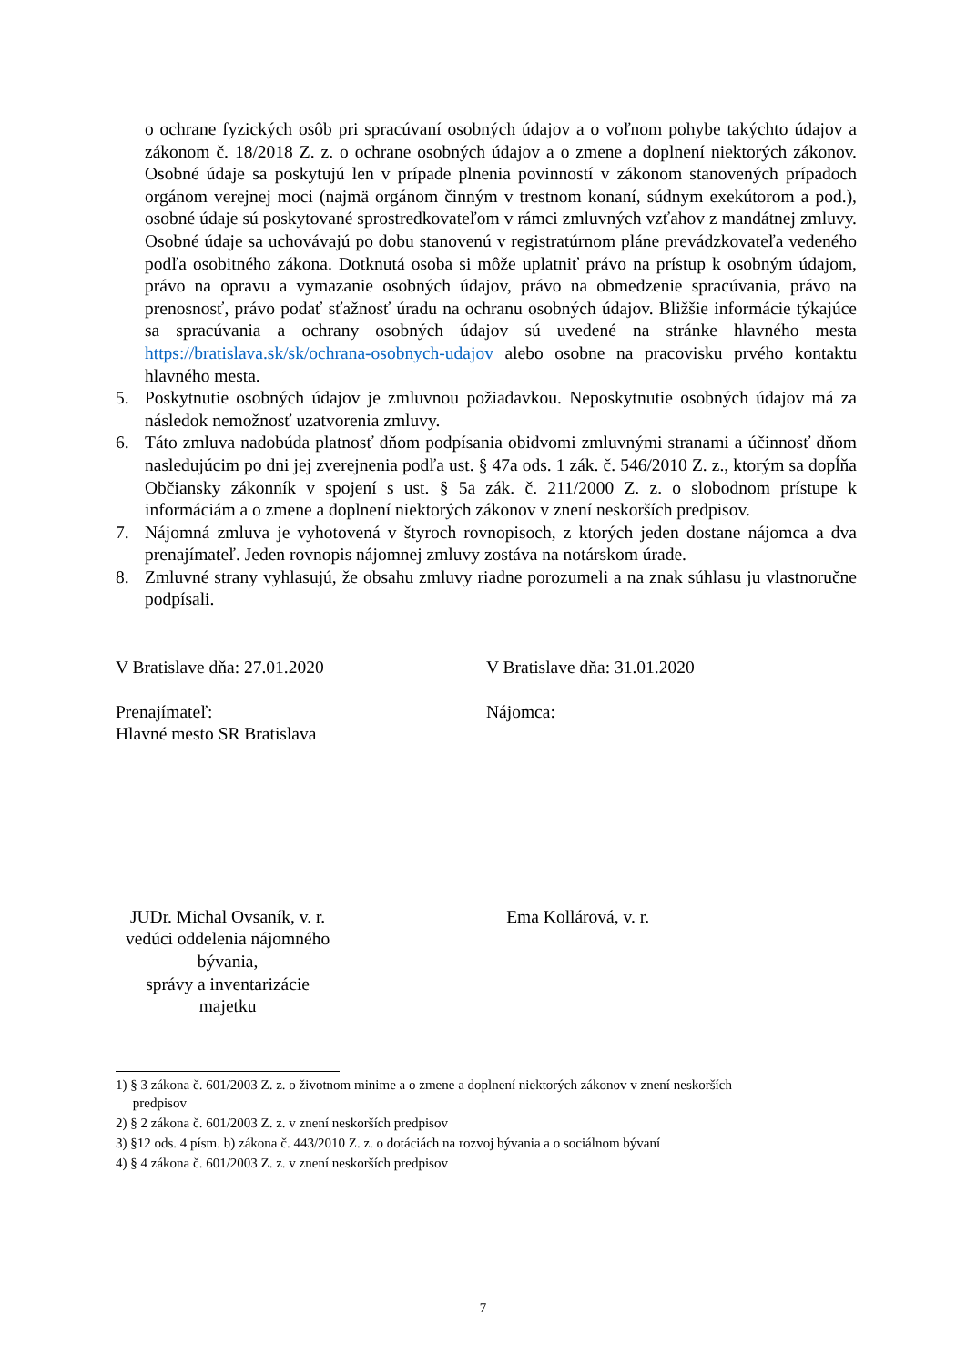o ochrane fyzických osôb pri spracúvaní osobných údajov a o voľnom pohybe takýchto údajov a zákonom č. 18/2018 Z. z. o ochrane osobných údajov a o zmene a doplnení niektorých zákonov. Osobné údaje sa poskytujú len v prípade plnenia povinností v zákonom stanovených prípadoch orgánom verejnej moci (najmä orgánom činným v trestnom konaní, súdnym exekútorom a pod.), osobné údaje sú poskytované sprostredkovateľom v rámci zmluvných vzťahov z mandátnej zmluvy. Osobné údaje sa uchovávajú po dobu stanovenú v registratúrnom pláne prevádzkovateľa vedeného podľa osobitného zákona. Dotknutá osoba si môže uplatniť právo na prístup k osobným údajom, právo na opravu a vymazanie osobných údajov, právo na obmedzenie spracúvania, právo na prenosnosť, právo podať sťažnosť úradu na ochranu osobných údajov. Bližšie informácie týkajúce sa spracúvania a ochrany osobných údajov sú uvedené na stránke hlavného mesta https://bratislava.sk/sk/ochrana-osobnych-udajov alebo osobne na pracovisku prvého kontaktu hlavného mesta.
5. Poskytnutie osobných údajov je zmluvnou požiadavkou. Neposkytnutie osobných údajov má za následok nemožnosť uzatvorenia zmluvy.
6. Táto zmluva nadobúda platnosť dňom podpísania obidvomi zmluvnými stranami a účinnosť dňom nasledujúcim po dni jej zverejnenia podľa ust. § 47a ods. 1 zák. č. 546/2010 Z. z., ktorým sa dopĺňa Občiansky zákonník v spojení s ust. § 5a zák. č. 211/2000 Z. z. o slobodnom prístupe k informáciám a o zmene a doplnení niektorých zákonov v znení neskorších predpisov.
7. Nájomná zmluva je vyhotovená v štyroch rovnopisoch, z ktorých jeden dostane nájomca a dva prenajímateľ. Jeden rovnopis nájomnej zmluvy zostáva na notárskom úrade.
8. Zmluvné strany vyhlasujú, že obsahu zmluvy riadne porozumeli a na znak súhlasu ju vlastnoručne podpísali.
V Bratislave dňa: 27.01.2020 V Bratislave dňa: 31.01.2020
Prenajímateľ:
Hlavné mesto SR Bratislava
Nájomca:
JUDr. Michal Ovsaník, v. r.
vedúci oddelenia nájomného bývania,
správy a inventarizácie majetku
Ema Kollárová, v. r.
1) § 3 zákona č. 601/2003 Z. z. o životnom minime a o zmene a doplnení niektorých zákonov v znení neskorších
predpisov
2) § 2 zákona č. 601/2003 Z. z. v znení neskorších predpisov
3) §12 ods. 4 písm. b) zákona č. 443/2010 Z. z. o dotáciách na rozvoj bývania a o sociálnom bývaní
4) § 4 zákona č. 601/2003 Z. z. v znení neskorších predpisov
7